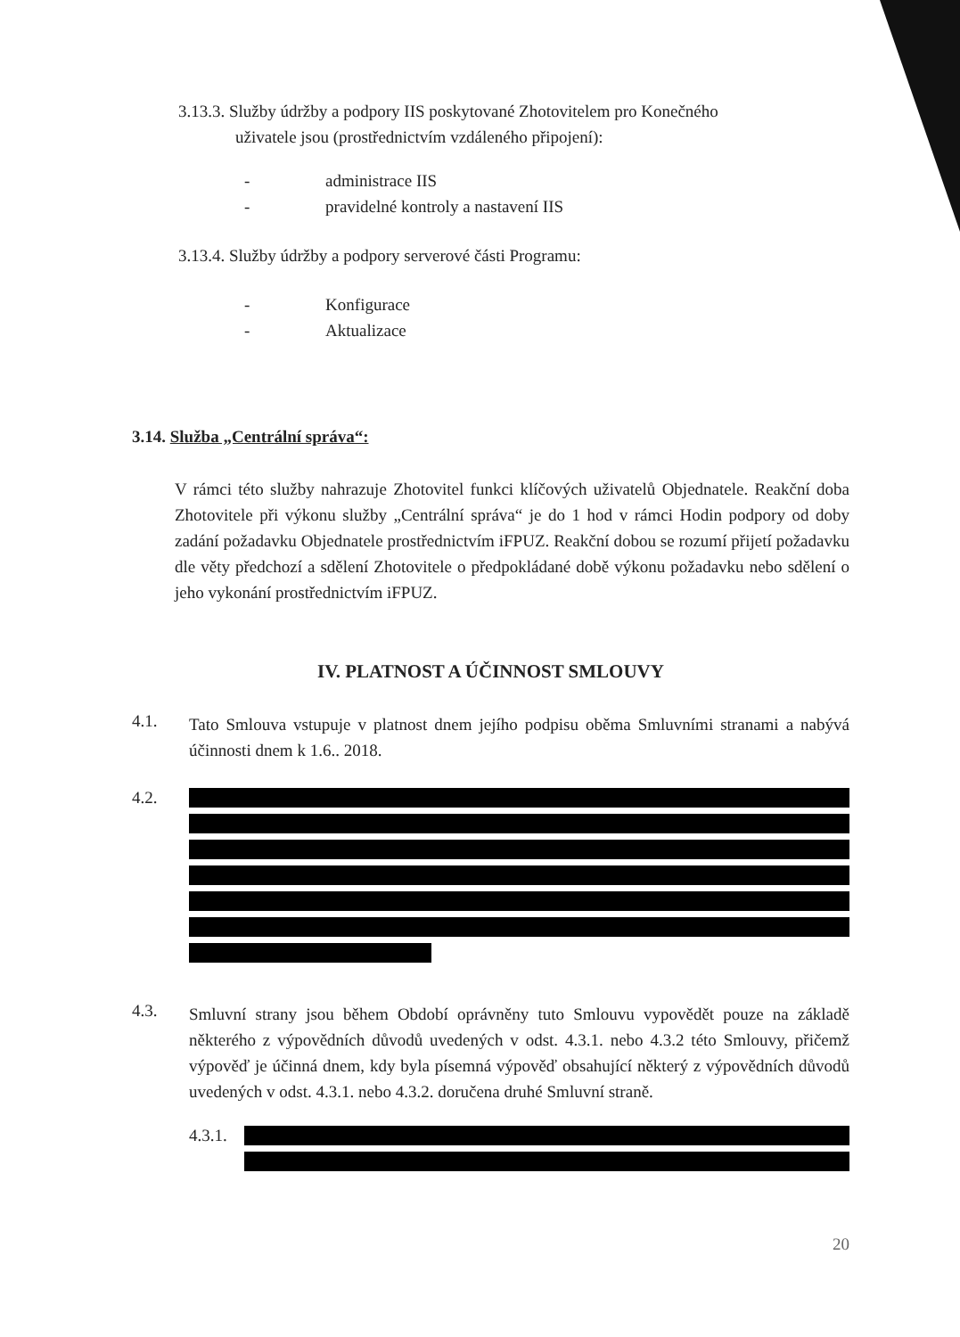3.13.3. Služby údržby a podpory IIS poskytované Zhotovitelem pro Konečného
uživatele jsou (prostřednictvím vzdáleného připojení):
- administrace IIS
- pravidelné kontroly a nastavení IIS
3.13.4. Služby údržby a podpory serverové části Programu:
- Konfigurace
- Aktualizace
3.14. Služba „Centrální správa“:
V rámci této služby nahrazuje Zhotovitel funkci klíčových uživatelů Objednatele. Reakční doba Zhotovitele při výkonu služby „Centrální správa“ je do 1 hod v rámci Hodin podpory od doby zadání požadavku Objednatele prostřednictvím iFPUZ. Reakční dobou se rozumí přijetí požadavku dle věty předchozí a sdělení Zhotovitele o předpokládané době výkonu požadavku nebo sdělení o jeho vykonání prostřednictvím iFPUZ.
IV. PLATNOST A ÚČINNOST SMLOUVY
4.1.
Tato Smlouva vstupuje v platnost dnem jejího podpisu oběma Smluvními stranami a nabývá účinnosti dnem k 1.6.. 2018.
4.2.
4.3.
Smluvní strany jsou během Období oprávněny tuto Smlouvu vypovědět pouze na základě některého z výpovědních důvodů uvedených v odst. 4.3.1. nebo 4.3.2 této Smlouvy, přičemž výpověď je účinná dnem, kdy byla písemná výpověď obsahující některý z výpovědních důvodů uvedených v odst. 4.3.1. nebo 4.3.2. doručena druhé Smluvní straně.
4.3.1.
20